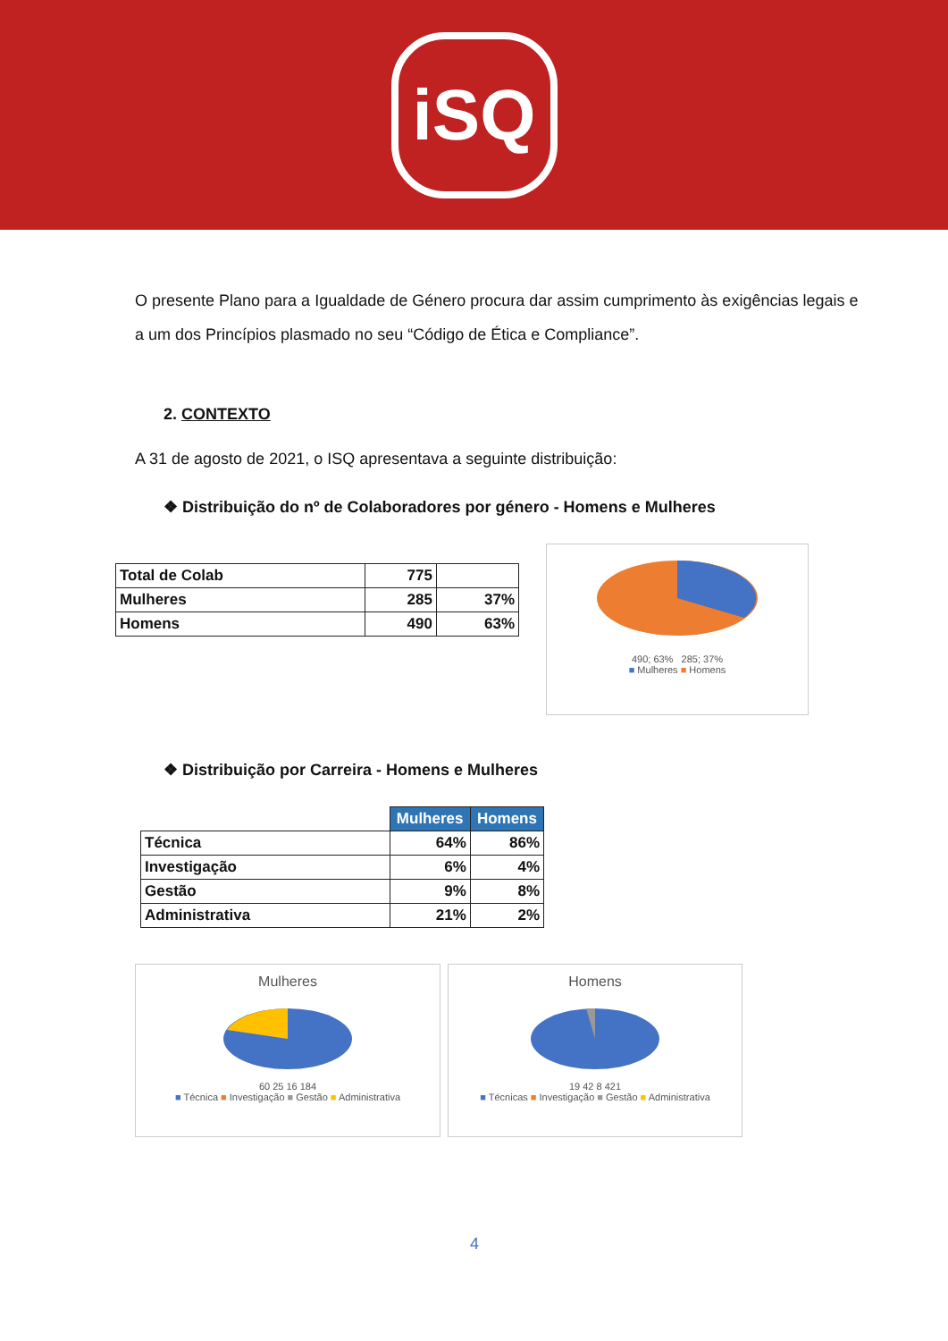iSQ
O presente Plano para a Igualdade de Género procura dar assim cumprimento às exigências legais e a um dos Princípios plasmado no seu “Código de Ética e Compliance”.
2. CONTEXTO
A 31 de agosto de 2021, o ISQ apresentava a seguinte distribuição:
❖ Distribuição do nº de Colaboradores por género - Homens e Mulheres
| Total de Colab | 775 | |
| Mulheres | 285 | 37% |
| Homens | 490 | 63% |
490; 63% 285; 37%
■ Mulheres ■ Homens
❖ Distribuição por Carreira - Homens e Mulheres
| | Mulheres | Homens |
| --- | --- | --- |
| Técnica | 64% | 86% |
| Investigação | 6% | 4% |
| Gestão | 9% | 8% |
| Administrativa | 21% | 2% |
Mulheres
60 25 16 184
■ Técnica ■ Investigação ■ Gestão ■ Administrativa
Homens
19 42 8 421
■ Técnicas ■ Investigação ■ Gestão ■ Administrativa
4